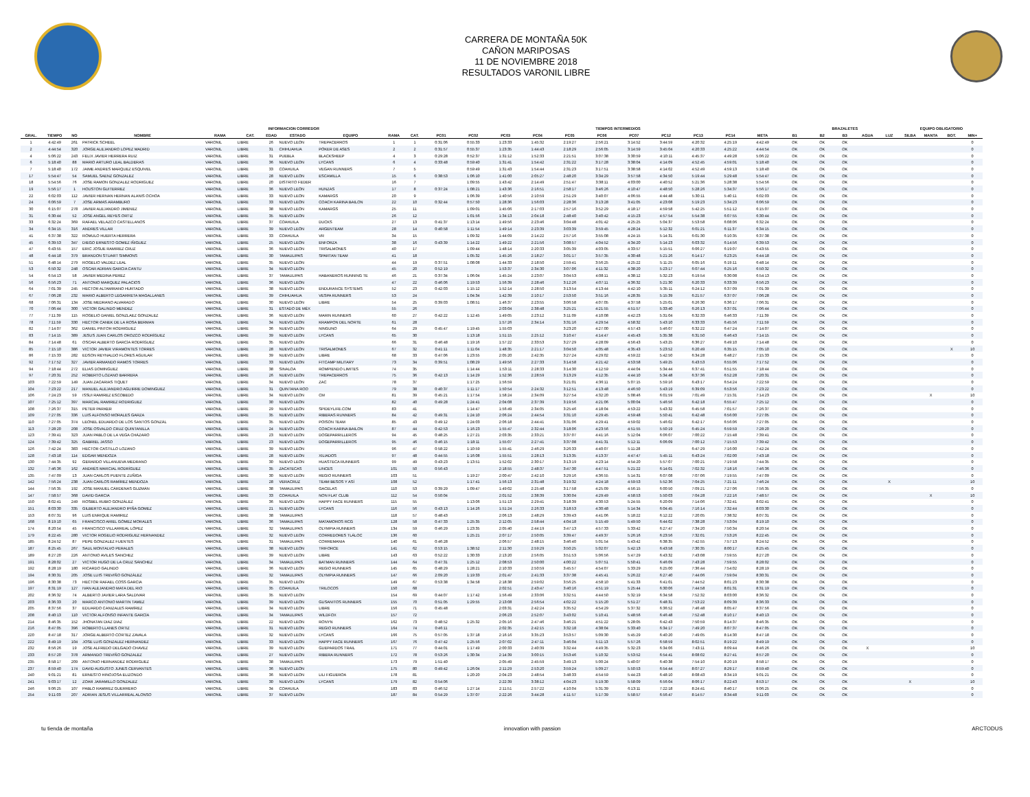CARRERA DE MONTAÑA 50K
CAÑON MARIPOSAS
11 DE NOVIEMBRE 2018
RESULTADOS VARONIL LIBRE
| | | | | INFORMACION CORREDOR | | | | | | | TIEMPOS INTERMEDIOS | | | | | | | | | | | | BRAZALETES | | | EQUIPO OBLIGATORIO | | | | |
| --- | --- | --- | --- | --- | --- | --- | --- | --- | --- | --- | --- | --- | --- | --- | --- | --- | --- | --- | --- | --- | --- | --- | --- | --- | --- | --- | --- | --- | --- | --- |
| GRAL. | TIEMPO | NO | NOMBRE | RAMA | CAT. | EDAD | ESTADO | EQUIPO | RAMA | CAT. | PC01 | PC02 | PC03 | PC04 | PC05 | PC06 | PC07 | PC12 | PC13 | PC14 | META | B1 | B2 | B3 | AGUA | LUZ | SILBA | MANTA | BOT. | MIN+ |
| 1 | 4:42:49 | 261 | PATRICK SCHEEL | VARONIL | LIBRE | 26 | NUEVO LEÓN | TREPACERROS | 1 | 1 | 0:31:06 | 0:55:33 | 1:23:33 | 1:45:32 | 2:19:27 | 2:56:21 | 3:14:52 | 3:44:59 | 4:20:32 | 4:25:19 | 4:42:49 | OK | OK | OK | | | | | | 0 |
| 2 | 4:44:54 | 320 | JORGE ALEJANDRO LOPEZ MADRID | VARONIL | LIBRE | 31 | CHIHUAHUA | PÓKER DE ASES | 2 | 2 | 0:31:57 | 0:55:37 | 1:23:35 | 1:44:43 | 2:18:29 | 2:56:05 | 3:14:59 | 3:45:04 | 4:20:33 | 4:25:22 | 4:44:54 | OK | OK | OK | | | | | | 0 |
| 4 | 5:06:22 | 243 | FELIX JAVIER HERRERA RUIZ | VARONIL | LIBRE | 31 | PUEBLA | BLACKSHEEP | 4 | 3 | 0:29:28 | 0:52:37 | 1:31:12 | 1:52:33 | 2:21:51 | 3:07:38 | 3:30:59 | 4:10:11 | 4:45:37 | 4:49:28 | 5:06:22 | OK | OK | OK | | | | | | 0 |
| 6 | 5:18:40 | 88 | MARIO ARTURO LEAL BALDERAS | VARONIL | LIBRE | 36 | NUEVO LEÓN | LYCANS | 6 | 4 | 0:33:48 | 0:59:40 | 1:31:41 | 1:54:42 | 2:31:22 | 3:17:28 | 3:38:04 | 4:14:09 | 4:52:45 | 4:59:01 | 5:18:40 | OK | OK | OK | | | | | | 0 |
| 7 | 5:18:40 | 172 | JAIME ANDRES MARQUEZ ESQUIVEL | VARONIL | LIBRE | 33 | COAHUILA | VEGAN RUNNERS | 7 | 5 | | 0:59:49 | 1:31:43 | 1:54:44 | 2:31:23 | 3:17:51 | 3:38:58 | 4:14:02 | 4:52:49 | 4:59:13 | 5:18:40 | OK | OK | OK | | | | | | 0 |
| 17 | 5:54:47 | 54 | SAMUEL SAENZ GONZALEZ | VARONIL | LIBRE | 28 | NUEVO LEÓN | ESCAMILLA | 15 | 6 | 0:38:53 | 1:06:10 | 1:41:00 | 2:05:27 | 2:48:20 | 3:34:29 | 3:57:58 | 4:34:50 | 5:19:44 | 5:29:48 | 5:54:47 | OK | OK | OK | | | | | | 0 |
| 18 | 5:54:56 | 76 | JOSE RAMON GONZALEZ RODRIGUEZ | VARONIL | LIBRE | 20 | DISTRITO FEDER | | 16 | 7 | | 1:09:55 | 1:43:42 | 2:14:49 | 2:51:47 | 3:38:11 | 4:03:00 | 4:40:52 | 5:21:36 | 5:28:38 | 5:54:56 | OK | OK | OK | | | | | | 0 |
| 19 | 5:56:17 | 1 | HOUSTON GUITERREZ | VARONIL | LIBRE | 36 | NUEVO LEÓN | HUNZAS | 17 | 8 | 0:37:24 | 1:08:21 | 1:43:36 | 2:16:51 | 2:58:17 | 3:46:26 | 4:10:47 | 4:48:50 | 5:28:26 | 5:34:37 | 5:56:17 | OK | OK | OK | | | | | | 0 |
| 22 | 6:02:03 | 112 | JAVIER HERNAN HERNAN ALANIS OCHOA | VARONIL | LIBRE | 33 | NUEVO LEÓN | KAMARGS | 20 | 9 | | 1:06:39 | 1:40:56 | 2:10:59 | 2:51:29 | 3:40:07 | 4:06:55 | 4:44:48 | 5:30:11 | 5:40:11 | 6:02:03 | OK | OK | OK | | | | | | 0 |
| 24 | 6:06:59 | 7 | JOSE ARMAS ARAMBURO | VARONIL | LIBRE | 33 | NUEVO LEÓN | COACH KARINA BAILON | 22 | 10 | 0:32:44 | 0:57:50 | 1:28:36 | 1:56:03 | 2:28:36 | 3:13:28 | 3:41:05 | 4:23:08 | 5:19:23 | 5:34:23 | 6:06:59 | OK | OK | OK | | | | | | 0 |
| 30 | 6:15:07 | 278 | JAVIER ALEJANDRO JIMENEZ | VARONIL | LIBRE | 38 | NUEVO LEÓN | KAMARGS | 25 | 11 | | 1:09:01 | 1:45:06 | 2:17:03 | 2:57:16 | 3:52:29 | 4:18:17 | 4:59:58 | 5:42:25 | 5:51:12 | 6:15:07 | OK | OK | OK | | | | | | 0 |
| 31 | 6:30:44 | 52 | JOSÉ ANGEL REYES ORTIZ | VARONIL | LIBRE | 35 | NUEVO LEÓN | | 26 | 12 | | 1:01:56 | 1:34:13 | 2:04:18 | 2:48:40 | 3:40:42 | 4:15:23 | 4:57:54 | 5:54:38 | 6:07:55 | 6:30:44 | OK | OK | OK | | | | | | 0 |
| 33 | 6:32:24 | 369 | RAFAEL VELAZCO CASTELLANOS | VARONIL | LIBRE | 37 | COAHUILA | DUCKS | 27 | 13 | 0:41:37 | 1:13:14 | 1:49:56 | 2:23:46 | 3:04:48 | 4:01:42 | 4:25:25 | 5:04:37 | 5:53:58 | 6:08:06 | 6:32:24 | OK | OK | OK | | | | | | 0 |
| 34 | 6:34:15 | 316 | ANDRES VILLAR | VARONIL | LIBRE | 39 | NUEVO LEÓN | ARGENTEAM | 28 | 14 | 0:40:58 | 1:11:54 | 1:49:14 | 2:23:39 | 3:03:39 | 3:59:45 | 4:28:24 | 5:12:32 | 6:01:21 | 6:11:37 | 6:34:15 | OK | OK | OK | | | | | | 0 |
| 41 | 6:37:38 | 322 | RÓMULO HUERTA HERRERA | VARONIL | LIBRE | 33 | COAHUILA | VR | 34 | 15 | | 1:09:32 | 1:44:09 | 2:14:22 | 2:57:16 | 3:55:08 | 4:24:15 | 5:14:31 | 6:01:30 | 6:10:35 | 6:37:38 | OK | OK | OK | | | | | | 0 |
| 45 | 6:39:53 | 347 | DIEGO ERNESTO GOMEZ IÑIGUEZ | VARONIL | LIBRE | 25 | NUEVO LEÓN | ENFORZA | 38 | 16 | 0:43:39 | 1:14:22 | 1:49:22 | 2:21:56 | 3:08:57 | 4:04:52 | 4:34:20 | 5:14:23 | 6:03:32 | 6:14:56 | 6:39:53 | OK | OK | OK | | | | | | 0 |
| 47 | 6:43:55 | 157 | ERIC JOSUE RAMIREZ CRUZ | VARONIL | LIBRE | 36 | NUEVO LEÓN | TRISALMONES | 40 | 17 | | 1:09:44 | 1:48:14 | 2:20:33 | 3:05:39 | 4:03:05 | 4:33:57 | 5:15:51 | 6:06:27 | 6:19:07 | 6:43:55 | OK | OK | OK | | | | | | 0 |
| 48 | 6:44:18 | 379 | BRANDON STUART SIMMONS | VARONIL | LIBRE | 30 | TAMAULIPAS | SPARTAN TEAM | 41 | 18 | | 1:05:32 | 1:45:26 | 2:18:27 | 3:01:17 | 3:57:35 | 4:30:48 | 5:21:26 | 6:14:17 | 6:23:25 | 6:44:18 | OK | OK | OK | | | | | | 0 |
| 51 | 6:48:14 | 279 | ROGELIO VALDEZ LEAL | VARONIL | LIBRE | 35 | NUEVO LEÓN | | 44 | 19 | 0:37:51 | 1:08:08 | 1:44:33 | 2:18:50 | 2:59:41 | 3:56:25 | 4:25:22 | 5:11:25 | 6:05:16 | 6:19:11 | 6:48:14 | OK | OK | OK | | | | | | 0 |
| 53 | 6:50:32 | 248 | OSCAR ADRIAN GARCIA CANTU | VARONIL | LIBRE | 34 | NUEVO LEÓN | | 45 | 20 | 0:52:19 | | 1:53:37 | 2:34:30 | 3:07:06 | 4:11:32 | 4:38:20 | 5:23:17 | 6:07:44 | 6:25:16 | 6:50:32 | OK | OK | OK | | | | | | 0 |
| 54 | 6:54:13 | 58 | JAVIER MEDINA PEREZ | VARONIL | LIBRE | 37 | TAMAULIPAS | HABANEROS RUNNING TE | 46 | 21 | 0:37:34 | 1:06:04 | 1:45:24 | 2:23:07 | 3:04:53 | 4:08:11 | 4:38:12 | 5:32:23 | 6:19:54 | 6:30:08 | 6:54:13 | OK | OK | OK | | | | | | 0 |
| 56 | 6:56:23 | 71 | ANTONIO MARQUEZ PALACIOS | VARONIL | LIBRE | 36 | NUEVO LEÓN | | 47 | 22 | 0:46:06 | 1:19:53 | 1:56:39 | 2:28:46 | 3:12:26 | 4:07:11 | 4:36:32 | 5:21:30 | 6:20:33 | 6:33:39 | 6:56:23 | OK | OK | OK | | | | | | 0 |
| 64 | 7:01:39 | 245 | HECTOR ALTAMIRANO HURTADO | VARONIL | LIBRE | 38 | NUEVO LEÓN | ENDURANCE SYSTEMS | 52 | 23 | 0:42:03 | 1:15:12 | 1:52:14 | 2:28:50 | 3:13:54 | 4:13:44 | 4:42:10 | 5:35:11 | 6:24:12 | 6:37:09 | 7:01:39 | OK | OK | OK | | | | | | 0 |
| 67 | 7:06:28 | 232 | MARIO ALBERTO LEGARRETA MAGALLANES | VARONIL | LIBRE | 39 | CHIHUAHUA | VESPA RUNNERS | 53 | 24 | | 1:04:34 | 1:42:39 | 2:10:17 | 2:53:50 | 3:51:16 | 4:28:35 | 5:15:39 | 6:21:57 | 6:37:07 | 7:06:28 | OK | OK | OK | | | | | | 0 |
| 68 | 7:06:31 | 134 | JOSE MEDRANO ALVARADO | VARONIL | LIBRE | 30 | NUEVO LEÓN | LIBRE | 54 | 25 | 0:39:03 | 1:08:51 | 1:46:37 | 2:23:55 | 3:06:58 | 4:07:05 | 4:37:58 | 5:25:01 | 6:26:30 | 6:36:17 | 7:06:31 | OK | OK | OK | | | | | | 0 |
| 70 | 7:06:44 | 300 | VICTOR GALINDO MENDEZ | VARONIL | LIBRE | 31 | ESTADO DE MÉX | | 55 | 26 | | | 2:03:04 | 2:38:48 | 3:25:21 | 4:21:55 | 4:51:57 | 5:33:40 | 6:26:13 | 6:37:01 | 7:06:44 | OK | OK | OK | | | | | | 0 |
| 77 | 7:11:39 | 115 | ROGELIO DANIEL GONZLAEZ GONZALEZ | VARONIL | LIBRE | 36 | NUEVO LEÓN | MARIN RUNNERS | 60 | 27 | 0:42:22 | 1:12:45 | 1:49:05 | 2:23:12 | 3:11:09 | 4:10:08 | 4:42:23 | 5:31:04 | 6:32:33 | 6:46:33 | 7:11:39 | OK | OK | OK | | | | | | 0 |
| 78 | 7:11:59 | 330 | HECTOR CANEK DE LA ROSA BERMAN | VARONIL | LIBRE | 34 | NUEVO LEÓN | KRAMPON DEL NORTE | 61 | 28 | | | 1:57:26 | 2:34:14 | 3:31:16 | 4:29:54 | 4:58:32 | 5:43:10 | 6:33:33 | 6:45:56 | 7:11:59 | OK | OK | OK | | | | | | 0 |
| 82 | 7:14:07 | 362 | DANIEL PINTOR RODRIGUEZ | VARONIL | LIBRE | 36 | NUEVO LEÓN | NINGUNO | 64 | 29 | 0:45:47 | 1:19:45 | 1:55:03 | | 3:23:20 | 4:27:00 | 4:57:43 | 5:46:07 | 6:32:22 | 6:47:24 | 7:14:07 | OK | OK | OK | | | | | | 0 |
| 83 | 7:14:15 | 389 | JESUS JUAN CARLOS OROZCO RODRÍGUEZ | VARONIL | LIBRE | 39 | NUEVO LEÓN | LYCANS | 65 | 30 | | 1:13:18 | 1:51:15 | 2:25:12 | 3:10:47 | 4:14:47 | 4:45:43 | 5:35:38 | 6:31:50 | 6:46:43 | 7:14:15 | OK | OK | OK | | | | | | 0 |
| 84 | 7:14:48 | 61 | OSCAR ALBERTO GARCÍA RODRÍGUEZ | VARONIL | LIBRE | 35 | NUEVO LEÓN | | 66 | 31 | 0:46:48 | 1:19:16 | 1:57:22 | 2:33:53 | 3:27:29 | 4:28:09 | 4:56:43 | 5:43:25 | 6:36:27 | 6:49:10 | 7:14:48 | OK | OK | OK | | | | | | 0 |
| 85 | 7:15:10 | 386 | VICTOR JAVIER VIRAMONTES TORRES | VARONIL | LIBRE | 28 | NUEVO LEÓN | TRISALMONES | 67 | 32 | 0:41:11 | 1:11:04 | 1:48:35 | 2:21:17 | 3:04:50 | 4:05:48 | 4:35:43 | 5:23:52 | 6:20:49 | 6:35:15 | 7:05:10 | OK | OK | OK | | | | | X | 10 |
| 86 | 7:15:33 | 282 | EDSON REYNALDO FLORES AGUILAR | VARONIL | LIBRE | 39 | NUEVO LEÓN | LIBRE | 68 | 33 | 0:47:06 | 1:23:55 | 2:05:20 | 2:42:35 | 3:27:24 | 4:29:02 | 4:59:22 | 5:42:50 | 6:34:28 | 6:48:27 | 7:15:33 | OK | OK | OK | | | | | | 0 |
| 92 | 7:17:52 | 327 | JAVIER ARMANDO RAMOS TORRES | VARONIL | LIBRE | 33 | NUEVO LEÓN | FITCAMP MILITARY | 73 | 34 | 0:39:51 | 1:08:29 | 1:49:56 | 2:27:33 | 3:14:58 | 4:21:42 | 4:53:58 | 5:49:25 | 6:43:53 | 6:55:06 | 7:17:52 | OK | OK | OK | | | | | | 0 |
| 94 | 7:18:44 | 272 | ELIAS DOMINGUEZ | VARONIL | LIBRE | 38 | SINALOA | ROMPIENDO LIMITES | 74 | 35 | | 1:14:44 | 1:53:11 | 2:28:33 | 3:14:30 | 4:12:59 | 4:44:04 | 5:34:44 | 6:37:41 | 6:51:55 | 7:18:44 | OK | OK | OK | | | | | | 0 |
| 97 | 7:20:31 | 252 | ROBERTO LOZANO BARRERA | VARONIL | LIBRE | 26 | NUEVO LEÓN | TREPACERROS | 75 | 36 | 0:42:13 | 1:14:29 | 1:52:36 | 2:28:59 | 3:13:29 | 4:12:35 | 4:44:10 | 5:34:48 | 6:37:36 | 6:52:28 | 7:20:31 | OK | OK | OK | | | | | | 0 |
| 103 | 7:22:59 | 149 | JUAN ZACARIAS TIQUET | VARONIL | LIBRE | 34 | NUEVO LEÓN | ZAC | 78 | 37 | | 1:17:25 | 1:56:59 | | 3:21:01 | 4:36:11 | 5:07:15 | 5:59:16 | 6:43:17 | 6:54:24 | 7:22:59 | OK | OK | OK | | | | | | 0 |
| 104 | 7:23:22 | 217 | MANUEL ALEJANDRO AGUIRRE DOMINGUEZ | VARONIL | LIBRE | 31 | QUINTANA ROO | | 79 | 38 | 0:40:37 | 1:11:17 | 1:50:54 | 2:24:32 | 3:12:51 | 4:13:48 | 4:46:50 | 5:43:19 | 6:39:09 | 6:53:56 | 7:23:22 | OK | OK | OK | | | | | | 0 |
| 106 | 7:24:23 | 59 | ISSUI RAMIREZ ESCOBEDO | VARONIL | LIBRE | 34 | NUEVO LEÓN | CM | 81 | 39 | 0:45:21 | 1:17:54 | 1:58:24 | 2:34:09 | 3:27:54 | 4:32:20 | 5:08:46 | 6:01:59 | 7:01:49 | 7:15:31 | 7:14:23 | OK | OK | OK | | | | X | | 10 |
| 107 | 7:25:12 | 397 | MARCIAL RAMIREZ RODRIGUEZ | VARONIL | LIBRE | 30 | NUEVO LEÓN | | 82 | 40 | 0:49:28 | 1:24:41 | 2:04:08 | 2:37:39 | 3:19:56 | 4:21:06 | 5:00:04 | 5:46:56 | 6:42:18 | 6:55:47 | 7:25:12 | OK | OK | OK | | | | | | 0 |
| 108 | 7:26:37 | 315 | PETER PARKER | VARONIL | LIBRE | 29 | NUEVO LEÓN | SPIDEYLIFE.COM | 83 | 41 | | 1:14:47 | 1:56:49 | 2:34:05 | 3:25:46 | 4:18:04 | 4:53:22 | 5:43:32 | 6:45:58 | 7:01:57 | 7:26:37 | OK | OK | OK | | | | | | 0 |
| 109 | 7:27:05 | 336 | LUIS ALFONSO MORALES GARZA | VARONIL | LIBRE | 35 | NUEVO LEÓN | RIBERAS RUNNERS | 84 | 42 | 0:49:31 | 1:24:10 | 2:06:24 | 2:44:54 | 3:31:10 | 4:29:45 | 4:59:48 | 5:50:41 | 6:42:48 | 6:56:00 | 7:27:05 | OK | OK | OK | | | | | | 0 |
| 110 | 7:27:05 | 374 | LEONEL EDUARDO DE LOS SANTOS GONZÁL | VARONIL | LIBRE | 35 | NUEVO LEÓN | POISON TEAM | 85 | 43 | 0:49:12 | 1:24:03 | 2:06:18 | 2:44:41 | 3:31:06 | 4:29:41 | 4:59:02 | 5:46:02 | 6:42:17 | 6:56:06 | 7:27:05 | OK | OK | OK | | | | | | 0 |
| 113 | 7:28:20 | 208 | JOSE OSVALDO CRUZ QUINTANILLA | VARONIL | LIBRE | 24 | NUEVO LEÓN | COACH KARINA BAILON | 87 | 44 | 0:42:53 | 1:16:23 | 1:55:47 | 2:32:44 | 3:18:06 | 4:23:56 | 4:51:55 | 5:50:19 | 6:45:24 | 6:59:59 | 7:28:20 | OK | OK | OK | | | | | | 0 |
| 123 | 7:39:41 | 323 | JUAN PABLO DE LA VEGA CHÁZARO | VARONIL | LIBRE | 23 | NUEVO LEÓN | DOGEPARRILLEROS | 94 | 45 | 0:48:25 | 1:27:21 | 2:03:35 | 2:33:21 | 3:37:07 | 4:41:16 | 5:12:04 | 6:06:07 | 7:00:22 | 7:15:48 | 7:39:41 | OK | OK | OK | | | | | | 0 |
| 124 | 7:39:42 | 325 | GABRIEL JASSO | VARONIL | LIBRE | 23 | NUEVO LEÓN | DOGEPARRILLEROS | 95 | 46 | 0:46:15 | 1:18:11 | 1:55:07 | 2:27:41 | 3:37:08 | 4:41:31 | 5:12:11 | 6:06:09 | 7:00:12 | 7:15:53 | 7:39:42 | OK | OK | OK | | | | | | 0 |
| 126 | 7:42:24 | 383 | HECTOR CASTILLO LOZANO | VARONIL | LIBRE | 39 | NUEVO LEÓN | | 96 | 47 | 0:58:22 | 1:10:59 | 1:55:41 | 2:46:29 | 3:26:33 | 4:40:07 | 5:11:28 | | 6:47:29 | 7:16:00 | 7:42:24 | OK | OK | OK | | | | | | 0 |
| 128 | 7:43:18 | 114 | EDGAR MENDOZA | VARONIL | LIBRE | 28 | NUEVO LEÓN | XILIADOS | 97 | 48 | 0:44:55 | 1:16:08 | 1:55:51 | 2:28:13 | 3:13:35 | 4:13:37 | 4:47:47 | 5:45:11 | 6:43:24 | 7:02:00 | 7:43:18 | OK | OK | OK | | | | | | 0 |
| 130 | 7:44:35 | 92 | GERARDO VILLANUEVA MEDRANO | VARONIL | LIBRE | 30 | NUEVO LEÓN | HUASTECA RUNNERS | 99 | 49 | 0:43:23 | 1:13:51 | 1:52:02 | 2:30:17 | 3:13:19 | 4:23:14 | 4:54:20 | 5:57:07 | 7:00:21 | 7:19:58 | 7:44:35 | OK | OK | OK | | | | | | 0 |
| 132 | 7:46:36 | 162 | ANDRÉS MARCIAL RODRÍGUEZ | VARONIL | LIBRE | 35 | ZACATECAS | LINCES | 101 | 50 | 0:56:43 | | 2:18:55 | 2:48:37 | 3:47:30 | 4:47:51 | 5:21:22 | 6:14:01 | 7:02:32 | 7:18:16 | 7:46:36 | OK | OK | OK | | | | | | 0 |
| 135 | 7:47:09 | 13 | JUAN CARLOS PUENTE ZUÑIGA | VARONIL | LIBRE | 30 | NUEVO LEÓN | REGIO RUNNERS | 103 | 51 | | 1:19:27 | 2:00:47 | 2:42:10 | 3:29:16 | 4:36:55 | 5:14:31 | 6:07:08 | 7:07:06 | 7:19:55 | 7:47:09 | OK | OK | OK | | | | | | 0 |
| 142 | 7:56:24 | 238 | JUAN CARLOS RAMÍREZ MENDOZA | VARONIL | LIBRE | 28 | VERACRUZ | TEAM BESOS Y ASÍ | 108 | 52 | | 1:17:41 | 1:56:13 | 2:31:48 | 3:19:32 | 4:24:18 | 4:59:53 | 5:52:36 | 7:04:25 | 7:21:11 | 7:46:24 | OK | OK | OK | | X | | | | 10 |
| 144 | 7:56:35 | 192 | JOSE MANUEL CÁRDENAS GUZMÁN | VARONIL | LIBRE | 38 | TAMAULIPAS | GACELAS | 110 | 53 | 0:39:29 | 1:09:47 | 1:49:02 | 2:25:48 | 3:17:58 | 4:25:09 | 4:56:15 | 6:00:50 | 7:09:21 | 7:27:06 | 7:56:35 | OK | OK | OK | | | | | | 0 |
| 147 | 7:58:57 | 368 | DAVID GARCIA | VARONIL | LIBRE | 33 | COAHUILA | NON FLAT CLUB | 112 | 54 | 0:50:04 | | 2:01:52 | 2:38:39 | 3:30:04 | 4:29:49 | 4:58:53 | 5:50:03 | 7:04:28 | 7:22:16 | 7:48:57 | OK | OK | OK | | | | X | | 10 |
| 150 | 8:02:41 | 249 | ROSBEL RUBIO GONZÁLEZ | VARONIL | LIBRE | 36 | NUEVO LEÓN | HAPPY FACE RUNNERS | 115 | 55 | | 1:13:06 | 1:51:13 | 2:29:41 | 3:18:39 | 4:30:53 | 5:24:55 | 6:20:09 | 7:14:06 | 7:32:41 | 8:02:41 | OK | OK | OK | | | | | | 0 |
| 151 | 8:03:30 | 335 | GILBERTO ALEJANDRO IPIÑA GOMEZ | VARONIL | LIBRE | 21 | NUEVO LEÓN | LYCANS | 116 | 56 | 0:43:13 | 1:14:26 | 1:51:24 | 2:26:33 | 3:18:53 | 4:30:48 | 5:14:34 | 6:04:45 | 7:16:14 | 7:32:44 | 8:03:30 | OK | OK | OK | | | | | | 0 |
| 153 | 8:07:31 | 96 | LUIS ENRIQUE RAMIREZ | VARONIL | LIBRE | 38 | TAMAULIPAS | | 118 | 57 | 0:48:43 | | 2:06:13 | 2:48:29 | 3:39:43 | 4:41:06 | 5:18:22 | 6:12:22 | 7:20:05 | 7:38:32 | 8:07:31 | OK | OK | OK | | | | | | 0 |
| 168 | 8:19:10 | 65 | FRANCISCO ARIEL GÓMEZ MORALES | VARONIL | LIBRE | 36 | TAMAULIPAS | MATAMOROS RCG | 128 | 58 | 0:47:33 | 1:25:35 | 2:12:05 | 2:58:44 | 4:04:18 | 5:15:49 | 5:49:50 | 6:44:02 | 7:38:28 | 7:53:04 | 8:19:10 | OK | OK | OK | | | | | | 0 |
| 174 | 8:20:54 | 45 | FRANCISCO VILLARREAL LÓPEZ | VARONIL | LIBRE | 32 | TAMAULIPAS | OLYMPIA RUNNERS | 134 | 59 | 0:46:29 | 1:23:35 | 2:05:40 | 2:44:19 | 3:47:13 | 4:57:33 | 5:33:42 | 6:27:47 | 7:34:20 | 7:50:34 | 8:20:54 | OK | OK | OK | | | | | | 0 |
| 179 | 8:22:45 | 280 | VICTOR ROGELIO RODRIGUEZ HERNANDEZ | VARONIL | LIBRE | 32 | NUEVO LEÓN | CORREDORES TLÁLOC | 136 | 60 | | 1:25:21 | 2:07:17 | 2:50:05 | 3:39:47 | 4:49:37 | 5:26:16 | 6:23:56 | 7:32:01 | 7:53:26 | 8:22:45 | OK | OK | OK | | | | | | 0 |
| 185 | 8:24:52 | 87 | PEPE GONZALEZ FUENTES | VARONIL | LIBRE | 31 | TAMAULIPAS | CORREMANIA | 140 | 61 | 0:46:28 | | 2:06:57 | 2:48:15 | 3:46:40 | 5:01:54 | 5:43:42 | 6:38:35 | 7:42:55 | 7:57:13 | 8:24:52 | OK | OK | OK | | | | | | 0 |
| 187 | 8:25:45 | 267 | SAUL MONTALVO PERALES | VARONIL | LIBRE | 38 | NUEVO LEÓN | TRIFORCE | 141 | 62 | 0:53:15 | 1:38:52 | 2:11:30 | 2:59:29 | 3:50:25 | 5:02:07 | 5:42:13 | 6:43:58 | 7:30:35 | 8:00:17 | 8:25:45 | OK | OK | OK | | | | | | 0 |
| 189 | 8:27:20 | 226 | ANTONIO AVILES SANCHEZ | VARONIL | LIBRE | 39 | NUEVO LEÓN | LIBRE | 143 | 63 | 0:52:22 | 1:30:33 | 2:13:20 | 2:56:05 | 3:51:53 | 5:06:56 | 5:47:29 | 6:43:32 | 7:43:08 | 7:59:55 | 8:27:20 | OK | OK | OK | | | | | | 0 |
| 191 | 8:28:02 | 27 | VICTOR HUGO DE LA CRUZ SÁNCHEZ | VARONIL | LIBRE | 34 | TAMAULIPAS | BATMAN RUNNERS | 144 | 64 | 0:47:31 | 1:25:12 | 2:08:53 | 2:50:00 | 4:00:22 | 5:07:51 | 5:50:41 | 6:46:09 | 7:43:28 | 7:59:55 | 8:28:02 | OK | OK | OK | | | | | | 0 |
| 192 | 8:28:19 | 180 | RICARDO GALINDO | VARONIL | LIBRE | 36 | NUEVO LEÓN | REGIO RUNNERS | 145 | 65 | 0:48:29 | 1:28:21 | 2:10:33 | 2:50:59 | 3:45:57 | 4:54:07 | 5:33:29 | 6:25:00 | 7:36:44 | 7:54:02 | 8:28:19 | OK | OK | OK | | | | | | 0 |
| 194 | 8:30:31 | 205 | JOSE LUIS TREVIÑO GONZÁLEZ | VARONIL | LIBRE | 32 | TAMAULIPAS | OLYMPIA RUNNERS | 147 | 66 | 2:09:20 | 1:19:33 | 2:01:47 | 2:41:33 | 3:37:38 | 4:45:41 | 5:26:22 | 6:27:40 | 7:44:06 | 7:59:04 | 8:30:31 | OK | OK | OK | | | | | | 0 |
| 196 | 8:30:38 | 73 | HECTOR RAFAEL COSS GARCIA | VARONIL | LIBRE | 35 | NUEVO LEÓN | | 149 | 67 | 0:53:38 | 1:34:58 | 2:18:38 | 2:59:02 | 3:56:25 | 4:58:10 | 5:41:33 | 6:41:01 | 7:44:52 | 8:01:23 | 8:30:38 | OK | OK | OK | | | | | | 0 |
| 197 | 8:31:19 | 127 | IVAN ALEJANDRO MATA DEL RIO | VARONIL | LIBRE | 35 | COAHUILA | TRILOCOS | 150 | 68 | | | 2:02:51 | 2:43:47 | 3:40:16 | 4:51:19 | 5:25:44 | 6:30:06 | 7:44:58 | 8:01:31 | 8:31:19 | OK | OK | OK | | | | | | 0 |
| 202 | 8:36:32 | 74 | ALBERTO JAVIER LARA SALDIVAR | VARONIL | LIBRE | 35 | NUEVO LEÓN | | 154 | 69 | 0:44:07 | 1:17:42 | 1:56:49 | 2:33:06 | 3:32:51 | 4:44:50 | 5:32:19 | 6:34:58 | 7:52:32 | 8:03:00 | 8:36:32 | OK | OK | OK | | | | | | 0 |
| 203 | 8:36:33 | 20 | MARCO ANTONIO MARTIN TAMEZ | VARONIL | LIBRE | 39 | NUEVO LEÓN | GUSANITOS RUNNERS | 155 | 70 | 0:51:05 | 1:29:55 | 2:13:08 | 2:56:54 | 4:02:22 | 5:15:20 | 5:51:27 | 6:48:31 | 7:53:22 | 8:09:39 | 8:36:33 | OK | OK | OK | | | | | | 0 |
| 205 | 8:37:56 | 37 | EDUARDO CANIZALES RAMÍREZ | VARONIL | LIBRE | 34 | NUEVO LEÓN | LIBRE | 156 | 71 | 0:45:48 | | 2:03:31 | 2:42:24 | 3:35:52 | 4:54:29 | 5:37:32 | 6:36:52 | 7:46:48 | 8:05:47 | 8:37:56 | OK | OK | OK | | | | | | 0 |
| 208 | 8:40:13 | 110 | VICTOR ALFONSO INFANTE GARCÍA | VARONIL | LIBRE | 34 | TAMAULIPAS | WILDFOX | 157 | 72 | | | 2:06:23 | 2:52:07 | 3:43:02 | 5:10:41 | 5:48:56 | 6:46:48 | 7:52:48 | 8:10:17 | 8:40:13 | OK | OK | OK | | | | | | 0 |
| 214 | 8:46:35 | 152 | JHONATAN DIAZ DIAZ | VARONIL | LIBRE | 22 | NUEVO LEÓN | RONYN | 162 | 73 | 0:48:52 | 1:25:32 | 2:05:16 | 2:47:46 | 3:46:21 | 4:51:22 | 5:28:05 | 6:42:43 | 7:50:59 | 8:14:37 | 8:46:35 | OK | OK | OK | | | | | | 0 |
| 216 | 8:47:05 | 396 | ROBERTO LLANES ORTIZ | VARONIL | LIBRE | 31 | NUEVO LEÓN | REGIO RUNNERS | 164 | 74 | 0:46:11 | | 2:02:35 | 2:42:15 | 3:32:18 | 4:38:04 | 5:33:40 | 6:34:17 | 7:49:20 | 8:07:37 | 8:47:05 | OK | OK | OK | | | | | | 0 |
| 220 | 8:47:18 | 317 | JORGE ALBERTO CORTEZ ZAVALA | VARONIL | LIBRE | 32 | NUEVO LEÓN | LYCANS | 166 | 75 | 0:57:05 | 1:37:18 | 2:16:16 | 3:35:23 | 3:53:57 | 5:09:30 | 5:45:29 | 6:40:20 | 7:49:05 | 8:14:30 | 8:47:18 | OK | OK | OK | | | | | | 0 |
| 222 | 8:49:19 | 104 | JOSE LUIS GONZALEZ HERNANDEZ | VARONIL | LIBRE | 33 | NUEVO LEÓN | HAPPY FACE RUNNERS | 167 | 76 | 0:47:42 | 1:25:56 | 2:07:02 | 2:47:11 | 3:46:04 | 5:11:13 | 5:57:26 | 6:58:59 | 8:02:51 | 8:19:22 | 8:49:19 | OK | OK | OK | | | | | | 0 |
| 232 | 8:56:26 | 19 | JOSE ALFREDO DELGADO CHAVEZ | VARONIL | LIBRE | 39 | NUEVO LEÓN | GUEPARDOS TRAIL | 171 | 77 | 0:44:01 | 1:17:49 | 2:00:33 | 2:40:39 | 3:32:44 | 4:49:35 | 5:32:23 | 6:34:06 | 7:43:11 | 8:09:44 | 8:46:26 | OK | OK | OK | X | | | | | 10 |
| 233 | 8:57:20 | 378 | ARMANDO TREVIÑO GONZALEZ | VARONIL | LIBRE | 27 | NUEVO LEÓN | RIBERA RUNNERS | 172 | 78 | 0:53:26 | 1:30:34 | 2:14:39 | 3:00:15 | 3:53:46 | 5:10:32 | 5:53:52 | 6:54:41 | 8:08:02 | 8:27:41 | 8:57:20 | OK | OK | OK | | | | | | 0 |
| 235 | 8:58:17 | 209 | ANTONIO HERNANDEZ RODRIGUEZ | VARONIL | LIBRE | 38 | TAMAULIPAS | | 173 | 79 | 1:51:40 | | 2:05:49 | 2:45:59 | 3:49:13 | 5:00:24 | 5:40:07 | 6:40:38 | 7:54:10 | 8:20:19 | 8:58:17 | OK | OK | OK | | | | | | 0 |
| 237 | 8:59:40 | 174 | DAVID AUGUSTO JUNES CERVANTES | VARONIL | LIBRE | 36 | NUEVO LEÓN | | 175 | 80 | 0:49:42 | 1:26:04 | 2:11:29 | 2:53:20 | 3:59:24 | 5:09:27 | 5:50:53 | 6:54:44 | 8:07:27 | 8:29:17 | 8:59:40 | OK | OK | OK | | | | | | 0 |
| 240 | 9:01:21 | 81 | ERNESTO HINOJOSA ELIZONDO | VARONIL | LIBRE | 36 | NUEVO LEÓN | LILI FIGUEROA | 178 | 81 | | 1:20:20 | 2:04:23 | 2:48:54 | 3:48:33 | 4:54:59 | 5:44:23 | 6:48:10 | 8:08:43 | 8:34:19 | 9:01:21 | OK | OK | OK | | | | | | 0 |
| 241 | 9:03:17 | 12 | ZOAR JARAMILLO GONZALEZ | VARONIL | LIBRE | 30 | NUEVO LEÓN | LYCANS | 179 | 82 | 0:54:06 | | 2:22:39 | 3:38:12 | 4:04:23 | 5:19:30 | 5:58:09 | 6:56:04 | 8:06:17 | 8:22:43 | 8:53:17 | OK | OK | OK | | | X | | | 10 |
| 246 | 9:06:25 | 107 | PABLO RAMIREZ GUERRERO | VARONIL | LIBRE | 34 | COAHUILA | | 183 | 83 | 0:46:52 | 1:27:14 | 2:11:51 | 2:57:22 | 4:10:04 | 5:31:39 | 6:13:11 | 7:22:18 | 8:24:41 | 8:40:17 | 9:06:25 | OK | OK | OK | | | | | | 0 |
| 254 | 9:11:03 | 207 | ADRIAN JESUS VILLARREAL ALONSO | VARONIL | LIBRE | 37 | NUEVO LEÓN | | 187 | 84 | 0:54:29 | 1:37:07 | 2:22:26 | 3:44:28 | 4:11:57 | 5:17:39 | 5:58:57 | 6:56:47 | 8:14:57 | 8:34:48 | 9:11:03 | OK | OK | OK | | | | | | 0 |
tu tienda de montaña innovation with passion ARCTODUS